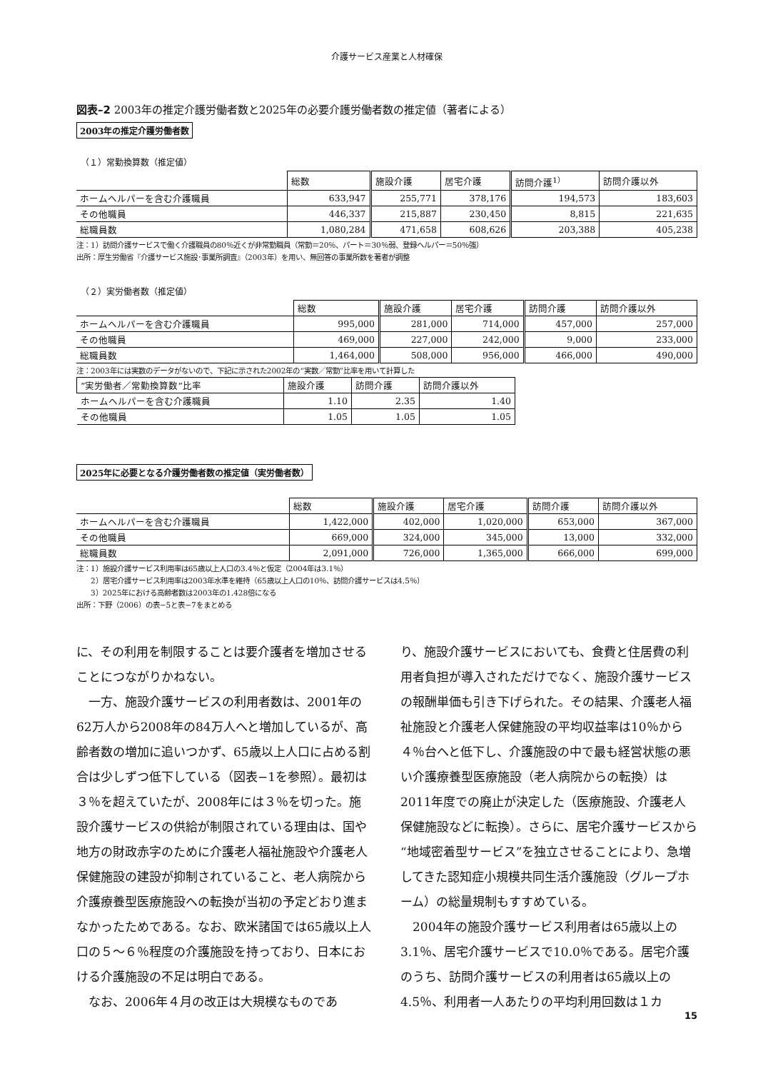介護サービス産業と人材確保
図表–2 2003年の推定介護労働者数と2025年の必要介護労働者数の推定値（著者による）
2003年の推定介護労働者数
（１）常勤換算数（推定値）
| | 総数 | 施設介護 | 居宅介護 | 訪問介護<sup>1）</sup> | 訪問介護以外 |
| --- | --- | --- | --- | --- | --- |
| ホームヘルパーを含む介護職員 | 633,947 | 255,771 | 378,176 | 194,573 | 183,603 |
| その他職員 | 446,337 | 215,887 | 230,450 | 8,815 | 221,635 |
| 総職員数 | 1,080,284 | 471,658 | 608,626 | 203,388 | 405,238 |
注：1）訪問介護サービスで働く介護職員の80％近くが非常勤職員（常勤＝20％、パート＝30％弱、登録ヘルパー＝50％強）
出所：厚生労働省『介護サービス施設･事業所調査』（2003年）を用い、無回答の事業所数を著者が調整
（２）実労働者数（推定値）
| | 総数 | 施設介護 | 居宅介護 | 訪問介護 | 訪問介護以外 |
| --- | --- | --- | --- | --- | --- |
| ホームヘルパーを含む介護職員 | 995,000 | 281,000 | 714,000 | 457,000 | 257,000 |
| その他職員 | 469,000 | 227,000 | 242,000 | 9,000 | 233,000 |
| 総職員数 | 1,464,000 | 508,000 | 956,000 | 466,000 | 490,000 |
注：2003年には実数のデータがないので、下記に示された2002年の“実数／常勤”比率を用いて計算した
| “実労働者／常勤換算数”比率 | 施設介護 | 訪問介護 | 訪問介護以外 |
| --- | --- | --- | --- |
| ホームヘルパーを含む介護職員 | 1.10 | 2.35 | 1.40 |
| その他職員 | 1.05 | 1.05 | 1.05 |
2025年に必要となる介護労働者数の推定値（実労働者数）
| | 総数 | 施設介護 | 居宅介護 | 訪問介護 | 訪問介護以外 |
| --- | --- | --- | --- | --- | --- |
| ホームヘルパーを含む介護職員 | 1,422,000 | 402,000 | 1,020,000 | 653,000 | 367,000 |
| その他職員 | 669,000 | 324,000 | 345,000 | 13,000 | 332,000 |
| 総職員数 | 2,091,000 | 726,000 | 1,365,000 | 666,000 | 699,000 |
注：1）施設介護サービス利用率は65歳以上人口の3.4％と仮定（2004年は3.1％）
　　2）居宅介護サービス利用率は2003年水準を維持（65歳以上人口の10％、訪問介護サービスは4.5％）
　　3）2025年における高齢者数は2003年の1.428倍になる
出所：下野（2006）の表−5と表−7をまとめる
に、その利用を制限することは要介護者を増加させることにつながりかねない。
　一方、施設介護サービスの利用者数は、2001年の62万人から2008年の84万人へと増加しているが、高齢者数の増加に追いつかず、65歳以上人口に占める割合は少しずつ低下している（図表−1を参照）。最初は３％を超えていたが、2008年には３％を切った。施設介護サービスの供給が制限されている理由は、国や地方の財政赤字のために介護老人福祉施設や介護老人保健施設の建設が抑制されていること、老人病院から介護療養型医療施設への転換が当初の予定どおり進まなかったためである。なお、欧米諸国では65歳以上人口の５〜６％程度の介護施設を持っており、日本における介護施設の不足は明白である。
　なお、2006年４月の改正は大規模なものであ
り、施設介護サービスにおいても、食費と住居費の利用者負担が導入されただけでなく、施設介護サービスの報酬単価も引き下げられた。その結果、介護老人福祉施設と介護老人保健施設の平均収益率は10％から４％台へと低下し、介護施設の中で最も経営状態の悪い介護療養型医療施設（老人病院からの転換）は2011年度での廃止が決定した（医療施設、介護老人保健施設などに転換）。さらに、居宅介護サービスから“地域密着型サービス”を独立させることにより、急増してきた認知症小規模共同生活介護施設（グループホーム）の総量規制もすすめている。
　2004年の施設介護サービス利用者は65歳以上の3.1％、居宅介護サービスで10.0％である。居宅介護のうち、訪問介護サービスの利用者は65歳以上の4.5％、利用者一人あたりの平均利用回数は１カ
15